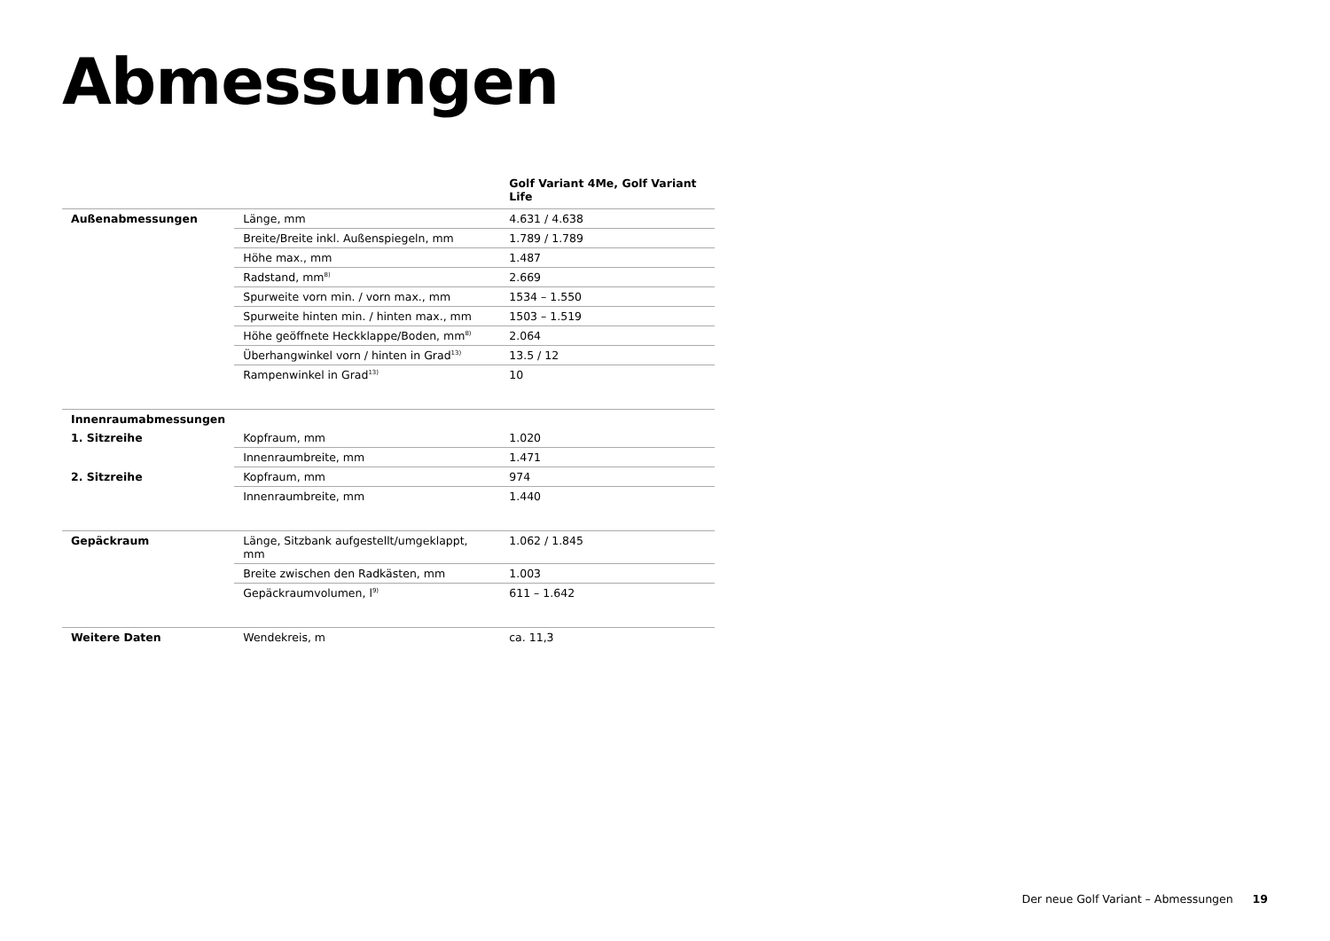Abmessungen
| | | Golf Variant 4Me, Golf Variant Life |
| --- | --- | --- |
| Außenabmessungen | Länge, mm | 4.631 / 4.638 |
| | Breite/Breite inkl. Außenspiegeln, mm | 1.789 / 1.789 |
| | Höhe max., mm | 1.487 |
| | Radstand, mm<sup>8)</sup> | 2.669 |
| | Spurweite vorn min. / vorn max., mm | 1534 – 1.550 |
| | Spurweite hinten min. / hinten max., mm | 1503 – 1.519 |
| | Höhe geöffnete Heckklappe/Boden, mm<sup>8)</sup> | 2.064 |
| | Überhangwinkel vorn / hinten in Grad<sup>13)</sup> | 13.5 / 12 |
| | Rampenwinkel in Grad<sup>13)</sup> | 10 |
| Innenraumabmessungen | | |
| 1. Sitzreihe | Kopfraum, mm | 1.020 |
| | Innenraumbreite, mm | 1.471 |
| 2. Sitzreihe | Kopfraum, mm | 974 |
| | Innenraumbreite, mm | 1.440 |
| Gepäckraum | Länge, Sitzbank aufgestellt/umgeklappt, mm | 1.062 / 1.845 |
| | Breite zwischen den Radkästen, mm | 1.003 |
| | Gepäckraumvolumen, l<sup>9)</sup> | 611 – 1.642 |
| Weitere Daten | Wendekreis, m | ca. 11,3 |
Der neue Golf Variant – Abmessungen 19